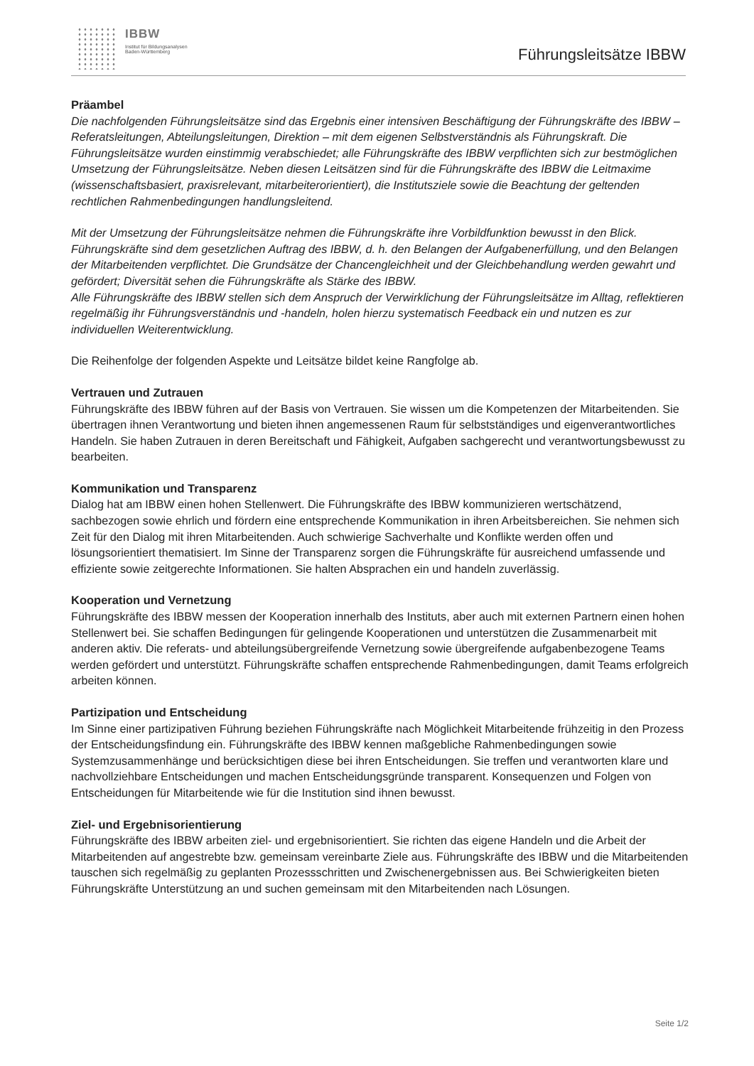IBBW
Institut für Bildungsanalysen
Baden-Württemberg
Führungsleitsätze IBBW
Präambel
Die nachfolgenden Führungsleitsätze sind das Ergebnis einer intensiven Beschäftigung der Führungskräfte des IBBW – Referatsleitungen, Abteilungsleitungen, Direktion – mit dem eigenen Selbstverständnis als Führungskraft. Die Führungsleitsätze wurden einstimmig verabschiedet; alle Führungskräfte des IBBW verpflichten sich zur bestmöglichen Umsetzung der Führungsleitsätze. Neben diesen Leitsätzen sind für die Führungskräfte des IBBW die Leitmaxime (wissenschaftsbasiert, praxisrelevant, mitarbeiterorientiert), die Institutsziele sowie die Beachtung der geltenden rechtlichen Rahmenbedingungen handlungsleitend.
Mit der Umsetzung der Führungsleitsätze nehmen die Führungskräfte ihre Vorbildfunktion bewusst in den Blick. Führungskräfte sind dem gesetzlichen Auftrag des IBBW, d. h. den Belangen der Aufgabenerfüllung, und den Belangen der Mitarbeitenden verpflichtet. Die Grundsätze der Chancengleichheit und der Gleichbehandlung werden gewahrt und gefördert; Diversität sehen die Führungskräfte als Stärke des IBBW.
Alle Führungskräfte des IBBW stellen sich dem Anspruch der Verwirklichung der Führungsleitsätze im Alltag, reflektieren regelmäßig ihr Führungsverständnis und -handeln, holen hierzu systematisch Feedback ein und nutzen es zur individuellen Weiterentwicklung.
Die Reihenfolge der folgenden Aspekte und Leitsätze bildet keine Rangfolge ab.
Vertrauen und Zutrauen
Führungskräfte des IBBW führen auf der Basis von Vertrauen. Sie wissen um die Kompetenzen der Mitarbeitenden. Sie übertragen ihnen Verantwortung und bieten ihnen angemessenen Raum für selbstständiges und eigenverantwortliches Handeln. Sie haben Zutrauen in deren Bereitschaft und Fähigkeit, Aufgaben sachgerecht und verantwortungsbewusst zu bearbeiten.
Kommunikation und Transparenz
Dialog hat am IBBW einen hohen Stellenwert. Die Führungskräfte des IBBW kommunizieren wertschätzend, sachbezogen sowie ehrlich und fördern eine entsprechende Kommunikation in ihren Arbeitsbereichen. Sie nehmen sich Zeit für den Dialog mit ihren Mitarbeitenden. Auch schwierige Sachverhalte und Konflikte werden offen und lösungsorientiert thematisiert. Im Sinne der Transparenz sorgen die Führungskräfte für ausreichend umfassende und effiziente sowie zeitgerechte Informationen. Sie halten Absprachen ein und handeln zuverlässig.
Kooperation und Vernetzung
Führungskräfte des IBBW messen der Kooperation innerhalb des Instituts, aber auch mit externen Partnern einen hohen Stellenwert bei. Sie schaffen Bedingungen für gelingende Kooperationen und unterstützen die Zusammenarbeit mit anderen aktiv. Die referats- und abteilungsübergreifende Vernetzung sowie übergreifende aufgabenbezogene Teams werden gefördert und unterstützt. Führungskräfte schaffen entsprechende Rahmenbedingungen, damit Teams erfolgreich arbeiten können.
Partizipation und Entscheidung
Im Sinne einer partizipativen Führung beziehen Führungskräfte nach Möglichkeit Mitarbeitende frühzeitig in den Prozess der Entscheidungsfindung ein. Führungskräfte des IBBW kennen maßgebliche Rahmenbedingungen sowie Systemzusammenhänge und berücksichtigen diese bei ihren Entscheidungen. Sie treffen und verantworten klare und nachvollziehbare Entscheidungen und machen Entscheidungsgründe transparent. Konsequenzen und Folgen von Entscheidungen für Mitarbeitende wie für die Institution sind ihnen bewusst.
Ziel- und Ergebnisorientierung
Führungskräfte des IBBW arbeiten ziel- und ergebnisorientiert. Sie richten das eigene Handeln und die Arbeit der Mitarbeitenden auf angestrebte bzw. gemeinsam vereinbarte Ziele aus. Führungskräfte des IBBW und die Mitarbeitenden tauschen sich regelmäßig zu geplanten Prozessschritten und Zwischenergebnissen aus. Bei Schwierigkeiten bieten Führungskräfte Unterstützung an und suchen gemeinsam mit den Mitarbeitenden nach Lösungen.
Seite 1/2